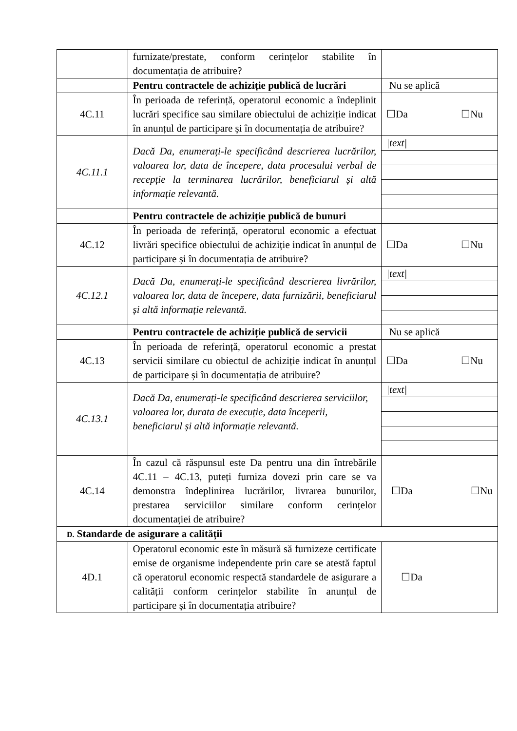| | furnizate/prestate, conform cerințelor stabilite în documentația de atribuire? | |
| | Pentru contractele de achiziție publică de lucrări | Nu se aplică |
| 4C.11 | În perioada de referință, operatorul economic a îndeplinit lucrări specifice sau similare obiectului de achiziție indicat în anunțul de participare și în documentația de atribuire? | ☐Da ☐Nu |
| 4C.11.1 | Dacă Da, enumerați-le specificând descrierea lucrărilor, valoarea lor, data de începere, data procesului verbal de recepție la terminarea lucrărilor, beneficiarul și altă informație relevantă. | /text/ |
| | Pentru contractele de achiziție publică de bunuri | |
| 4C.12 | În perioada de referință, operatorul economic a efectuat livrări specifice obiectului de achiziție indicat în anunțul de participare și în documentația de atribuire? | ☐Da ☐Nu |
| 4C.12.1 | Dacă Da, enumerați-le specificând descrierea livrărilor, valoarea lor, data de începere, data furnizării, beneficiarul și altă informație relevantă. | /text/ |
| | Pentru contractele de achiziție publică de servicii | Nu se aplică |
| 4C.13 | În perioada de referință, operatorul economic a prestat servicii similare cu obiectul de achiziție indicat în anunțul de participare și în documentația de atribuire? | ☐Da ☐Nu |
| 4C.13.1 | Dacă Da, enumerați-le specificând descrierea serviciilor, valoarea lor, durata de execuție, data începerii, beneficiarul și altă informație relevantă. | /text/ |
| 4C.14 | În cazul că răspunsul este Da pentru una din întrebările 4C.11 – 4C.13, puteți furniza dovezi prin care se va demonstra îndeplinirea lucrărilor, livrarea bunurilor, prestarea serviciilor similare conform cerințelor documentației de atribuire? | ☐Da ☐Nu |
| D. Standarde de asigurare a calității | | |
| 4D.1 | Operatorul economic este în măsură să furnizeze certificate emise de organisme independente prin care se atestă faptul că operatorul economic respectă standardele de asigurare a calității conform cerințelor stabilite în anunțul de participare și în documentația atribuire? | ☐Da |